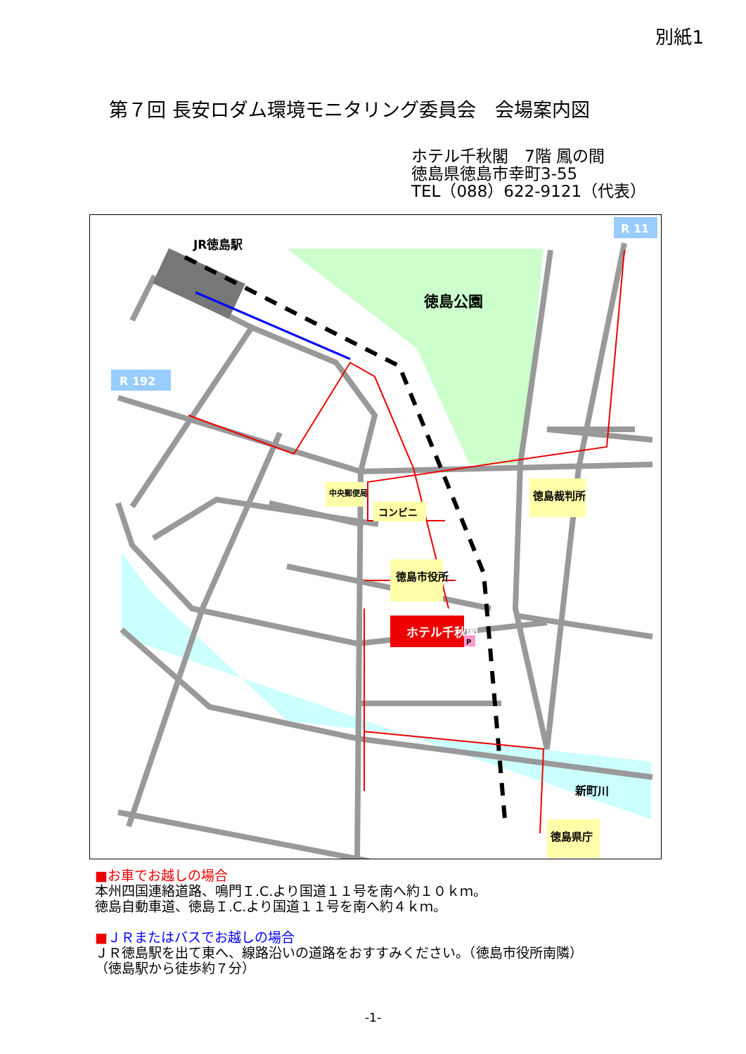別紙1
第７回 長安ロダム環境モニタリング委員会　会場案内図
ホテル千秋閣　7階 鳳の間
徳島県徳島市幸町3-55
TEL（088）622-9121（代表）
ホテル千秋閣
R 11
R 192
JR徳島駅
徳島公園
中央郵便局
コンビニ
徳島市役所
徳島裁判所
新町川
徳島県庁
P
■お車でお越しの場合
本州四国連絡道路、鳴門Ｉ.C.より国道１１号を南へ約１０ｋｍ。
徳島自動車道、徳島Ｉ.C.より国道１１号を南へ約４ｋｍ。
■ＪＲまたはバスでお越しの場合
ＪＲ徳島駅を出て東へ、線路沿いの道路をおすすみください。（徳島市役所南隣）
（徳島駅から徒歩約７分）
-1-